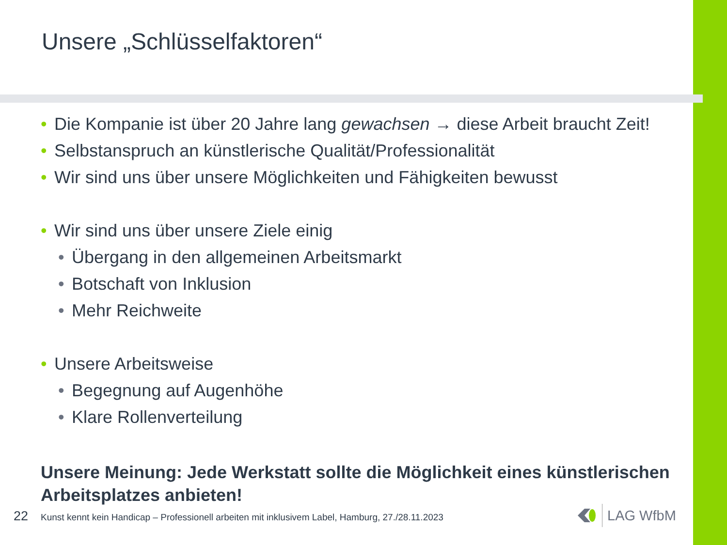Unsere „Schlüsselfaktoren“
• Die Kompanie ist über 20 Jahre lang gewachsen → diese Arbeit braucht Zeit!
• Selbstanspruch an künstlerische Qualität/Professionalität
• Wir sind uns über unsere Möglichkeiten und Fähigkeiten bewusst
• Wir sind uns über unsere Ziele einig
• Übergang in den allgemeinen Arbeitsmarkt
• Botschaft von Inklusion
• Mehr Reichweite
• Unsere Arbeitsweise
• Begegnung auf Augenhöhe
• Klare Rollenverteilung
Unsere Meinung: Jede Werkstatt sollte die Möglichkeit eines künstlerischen Arbeitsplatzes anbieten!
22 Kunst kennt kein Handicap – Professionell arbeiten mit inklusivem Label, Hamburg, 27./28.11.2023
LAG WfbM